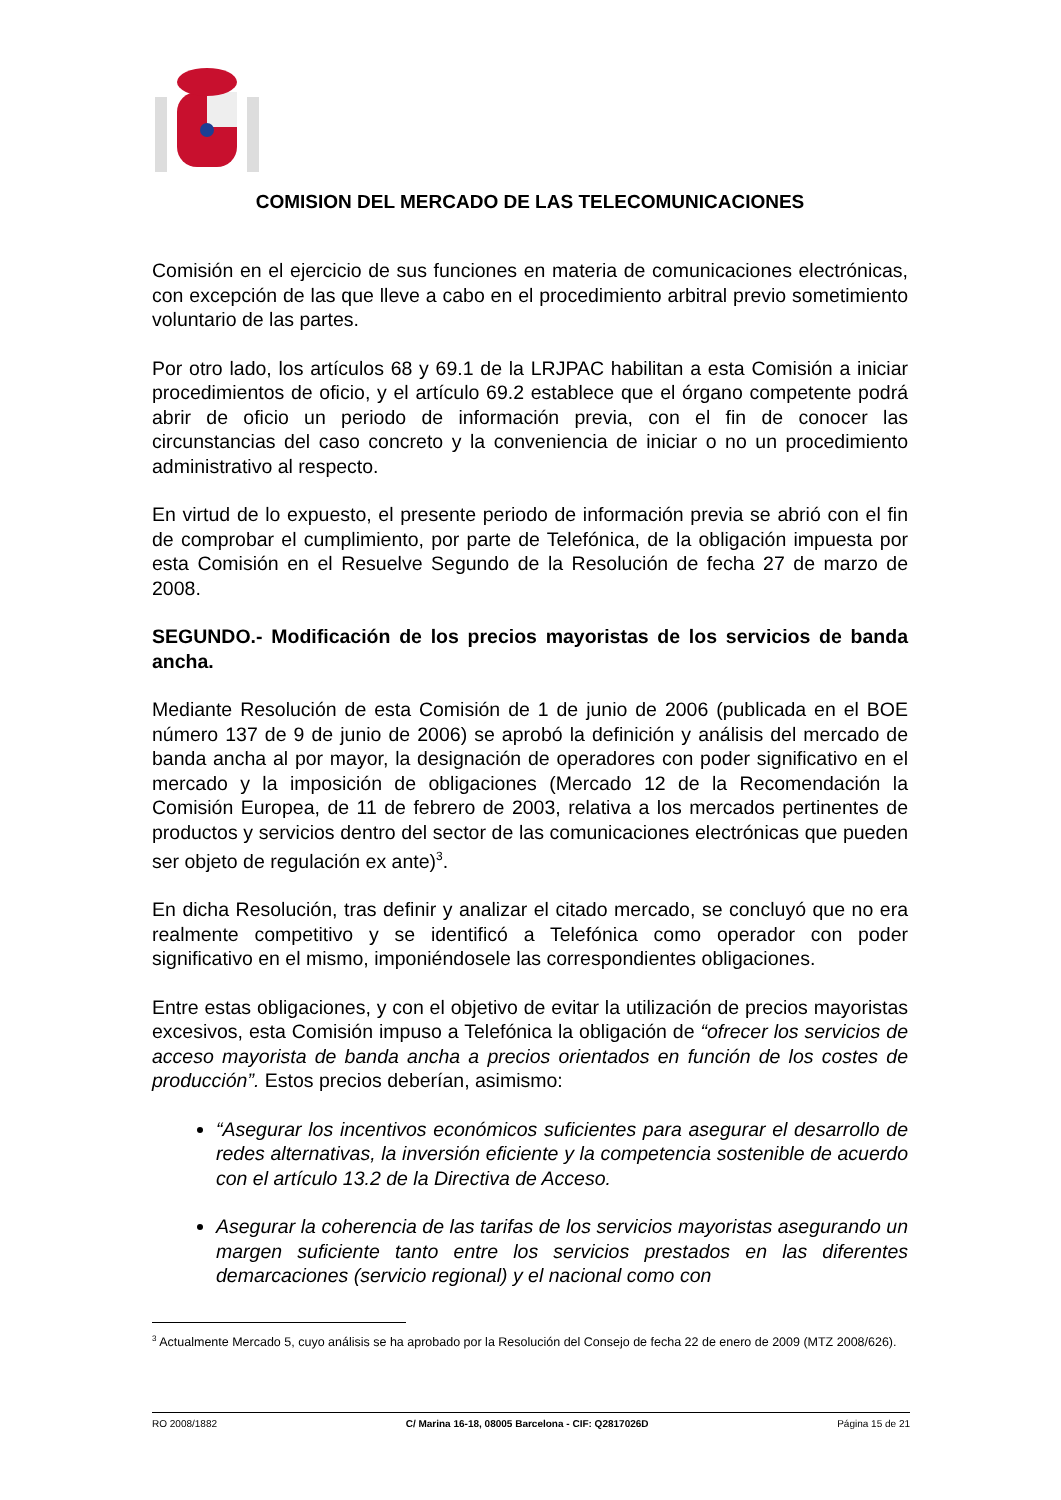COMISION DEL MERCADO DE LAS TELECOMUNICACIONES
Comisión en el ejercicio de sus funciones en materia de comunicaciones electrónicas, con excepción de las que lleve a cabo en el procedimiento arbitral previo sometimiento voluntario de las partes.
Por otro lado, los artículos 68 y 69.1 de la LRJPAC habilitan a esta Comisión a iniciar procedimientos de oficio, y el artículo 69.2 establece que el órgano competente podrá abrir de oficio un periodo de información previa, con el fin de conocer las circunstancias del caso concreto y la conveniencia de iniciar o no un procedimiento administrativo al respecto.
En virtud de lo expuesto, el presente periodo de información previa se abrió con el fin de comprobar el cumplimiento, por parte de Telefónica, de la obligación impuesta por esta Comisión en el Resuelve Segundo de la Resolución de fecha 27 de marzo de 2008.
SEGUNDO.- Modificación de los precios mayoristas de los servicios de banda ancha.
Mediante Resolución de esta Comisión de 1 de junio de 2006 (publicada en el BOE número 137 de 9 de junio de 2006) se aprobó la definición y análisis del mercado de banda ancha al por mayor, la designación de operadores con poder significativo en el mercado y la imposición de obligaciones (Mercado 12 de la Recomendación la Comisión Europea, de 11 de febrero de 2003, relativa a los mercados pertinentes de productos y servicios dentro del sector de las comunicaciones electrónicas que pueden ser objeto de regulación ex ante)<sup>3</sup>.
En dicha Resolución, tras definir y analizar el citado mercado, se concluyó que no era realmente competitivo y se identificó a Telefónica como operador con poder significativo en el mismo, imponiéndosele las correspondientes obligaciones.
Entre estas obligaciones, y con el objetivo de evitar la utilización de precios mayoristas excesivos, esta Comisión impuso a Telefónica la obligación de “ofrecer los servicios de acceso mayorista de banda ancha a precios orientados en función de los costes de producción”. Estos precios deberían, asimismo:
“Asegurar los incentivos económicos suficientes para asegurar el desarrollo de redes alternativas, la inversión eficiente y la competencia sostenible de acuerdo con el artículo 13.2 de la Directiva de Acceso.
Asegurar la coherencia de las tarifas de los servicios mayoristas asegurando un margen suficiente tanto entre los servicios prestados en las diferentes demarcaciones (servicio regional) y el nacional como con
<sup>3</sup> Actualmente Mercado 5, cuyo análisis se ha aprobado por la Resolución del Consejo de fecha 22 de enero de 2009 (MTZ 2008/626).
RO 2008/1882 C/ Marina 16-18, 08005 Barcelona - CIF: Q2817026D Página 15 de 21